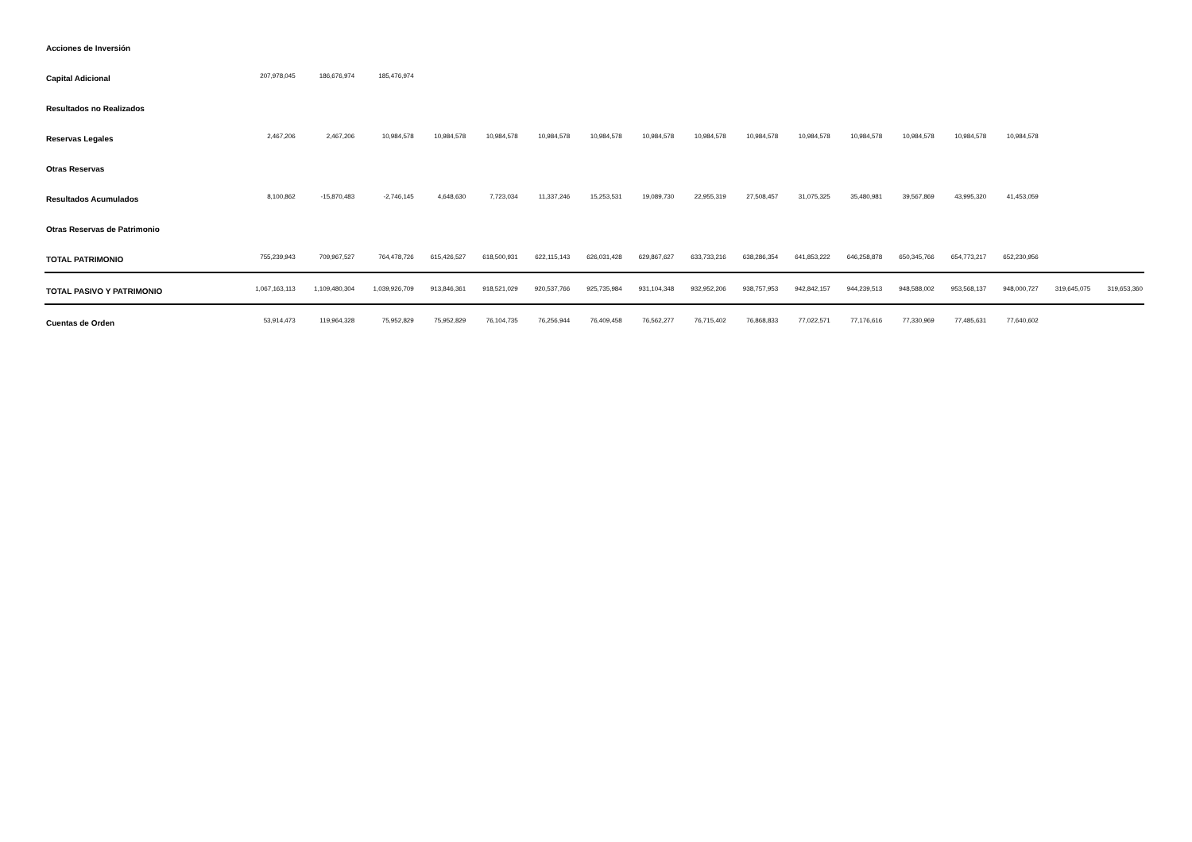| Acciones de Inversión | | | | | | | | | | | | | | | | | |
| Capital Adicional | 207,978,045 | 186,676,974 | 185,476,974 | | | | | | | | | | | | | | |
| Resultados no Realizados | | | | | | | | | | | | | | | | | |
| Reservas Legales | 2,467,206 | 2,467,206 | 10,984,578 | 10,984,578 | 10,984,578 | 10,984,578 | 10,984,578 | 10,984,578 | 10,984,578 | 10,984,578 | 10,984,578 | 10,984,578 | 10,984,578 | 10,984,578 | 10,984,578 | | |
| Otras Reservas | | | | | | | | | | | | | | | | | |
| Resultados Acumulados | 8,100,862 | -15,870,483 | -2,746,145 | 4,648,630 | 7,723,034 | 11,337,246 | 15,253,531 | 19,089,730 | 22,955,319 | 27,508,457 | 31,075,325 | 35,480,981 | 39,567,869 | 43,995,320 | 41,453,059 | | |
| Otras Reservas de Patrimonio | | | | | | | | | | | | | | | | | |
| TOTAL PATRIMONIO | 755,239,943 | 709,967,527 | 764,478,726 | 615,426,527 | 618,500,931 | 622,115,143 | 626,031,428 | 629,867,627 | 633,733,216 | 638,286,354 | 641,853,222 | 646,258,878 | 650,345,766 | 654,773,217 | 652,230,956 | | |
| TOTAL PASIVO Y PATRIMONIO | 1,067,163,113 | 1,109,480,304 | 1,039,926,709 | 913,846,361 | 918,521,029 | 920,537,766 | 925,735,984 | 931,104,348 | 932,952,206 | 938,757,953 | 942,842,157 | 944,239,513 | 948,588,002 | 953,568,137 | 948,000,727 | 319,645,075 | 319,653,360 |
| Cuentas de Orden | 53,914,473 | 119,964,328 | 75,952,829 | 75,952,829 | 76,104,735 | 76,256,944 | 76,409,458 | 76,562,277 | 76,715,402 | 76,868,833 | 77,022,571 | 77,176,616 | 77,330,969 | 77,485,631 | 77,640,602 | | |